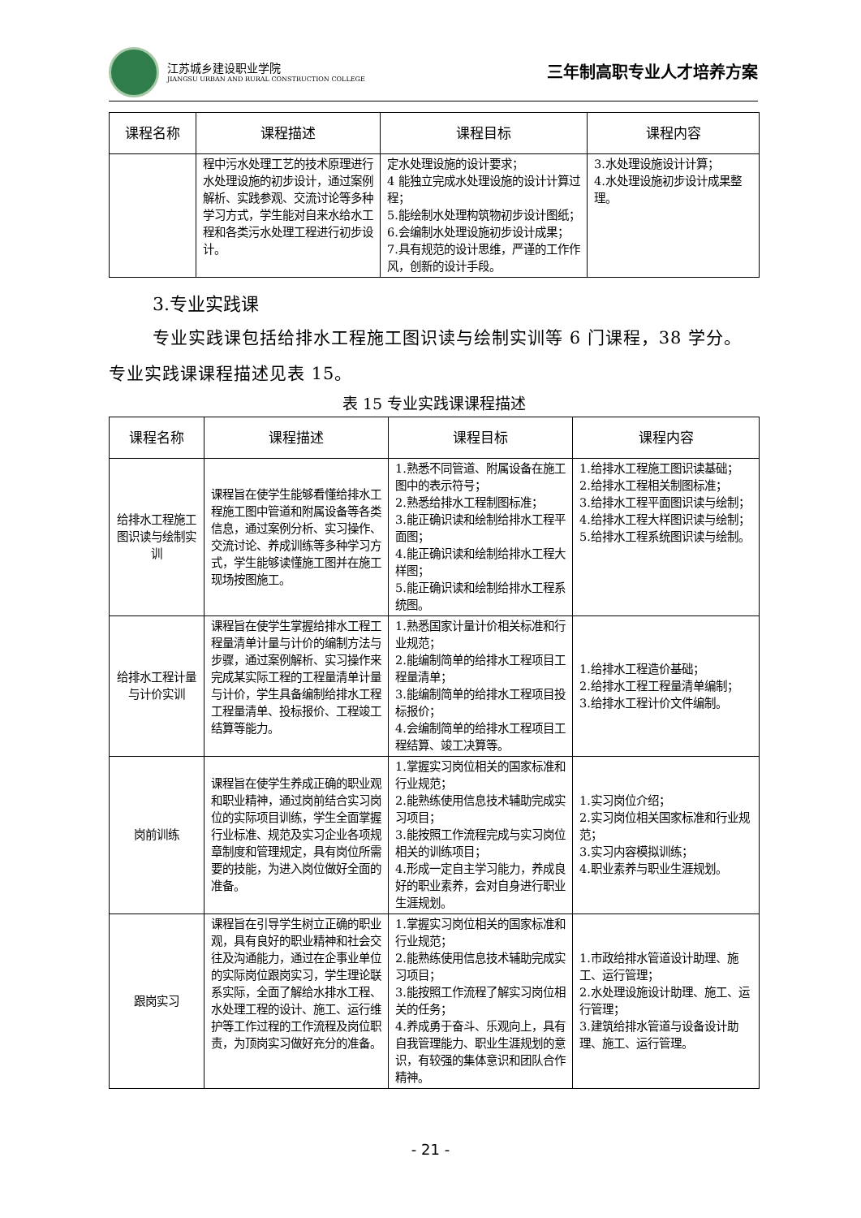江苏城乡建设职业学院
JIANGSU URBAN AND RURAL CONSTRUCTION COLLEGE
三年制高职专业人才培养方案
| 课程名称 | 课程描述 | 课程目标 | 课程内容 |
| --- | --- | --- | --- |
| | 程中污水处理工艺的技术原理进行水处理设施的初步设计，通过案例解析、实践参观、交流讨论等多种学习方式，学生能对自来水给水工程和各类污水处理工程进行初步设计。 | 定水处理设施的设计要求； 4 能独立完成水处理设施的设计计算过程； 5.能绘制水处理构筑物初步设计图纸； 6.会编制水处理设施初步设计成果； 7.具有规范的设计思维，严谨的工作作风，创新的设计手段。 | 3.水处理设施设计计算； 4.水处理设施初步设计成果整理。 |
3.专业实践课
专业实践课包括给排水工程施工图识读与绘制实训等 6 门课程，38 学分。专业实践课课程描述见表 15。
表 15 专业实践课课程描述
| 课程名称 | 课程描述 | 课程目标 | 课程内容 |
| --- | --- | --- | --- |
| 给排水工程施工图识读与绘制实训 | 课程旨在使学生能够看懂给排水工程施工图中管道和附属设备等各类信息，通过案例分析、实习操作、交流讨论、养成训练等多种学习方式，学生能够读懂施工图并在施工现场按图施工。 | 1.熟悉不同管道、附属设备在施工图中的表示符号； 2.熟悉给排水工程制图标准； 3.能正确识读和绘制给排水工程平面图； 4.能正确识读和绘制给排水工程大样图； 5.能正确识读和绘制给排水工程系统图。 | 1.给排水工程施工图识读基础； 2.给排水工程相关制图标准； 3.给排水工程平面图识读与绘制； 4.给排水工程大样图识读与绘制； 5.给排水工程系统图识读与绘制。 |
| 给排水工程计量与计价实训 | 课程旨在使学生掌握给排水工程工程量清单计量与计价的编制方法与步骤，通过案例解析、实习操作来完成某实际工程的工程量清单计量与计价，学生具备编制给排水工程工程量清单、投标报价、工程竣工结算等能力。 | 1.熟悉国家计量计价相关标准和行业规范； 2.能编制简单的给排水工程项目工程量清单； 3.能编制简单的给排水工程项目投标报价； 4.会编制简单的给排水工程项目工程结算、竣工决算等。 | 1.给排水工程造价基础； 2.给排水工程工程量清单编制； 3.给排水工程计价文件编制。 |
| 岗前训练 | 课程旨在使学生养成正确的职业观和职业精神，通过岗前结合实习岗位的实际项目训练，学生全面掌握行业标准、规范及实习企业各项规章制度和管理规定，具有岗位所需要的技能，为进入岗位做好全面的准备。 | 1.掌握实习岗位相关的国家标准和行业规范； 2.能熟练使用信息技术辅助完成实习项目； 3.能按照工作流程完成与实习岗位相关的训练项目； 4.形成一定自主学习能力，养成良好的职业素养，会对自身进行职业生涯规划。 | 1.实习岗位介绍； 2.实习岗位相关国家标准和行业规范； 3.实习内容模拟训练； 4.职业素养与职业生涯规划。 |
| 跟岗实习 | 课程旨在引导学生树立正确的职业观，具有良好的职业精神和社会交往及沟通能力，通过在企事业单位的实际岗位跟岗实习，学生理论联系实际，全面了解给水排水工程、水处理工程的设计、施工、运行维护等工作过程的工作流程及岗位职责，为顶岗实习做好充分的准备。 | 1.掌握实习岗位相关的国家标准和行业规范； 2.能熟练使用信息技术辅助完成实习项目； 3.能按照工作流程了解实习岗位相关的任务； 4.养成勇于奋斗、乐观向上，具有自我管理能力、职业生涯规划的意识，有较强的集体意识和团队合作精神。 | 1.市政给排水管道设计助理、施工、运行管理； 2.水处理设施设计助理、施工、运行管理； 3.建筑给排水管道与设备设计助理、施工、运行管理。 |
- 21 -